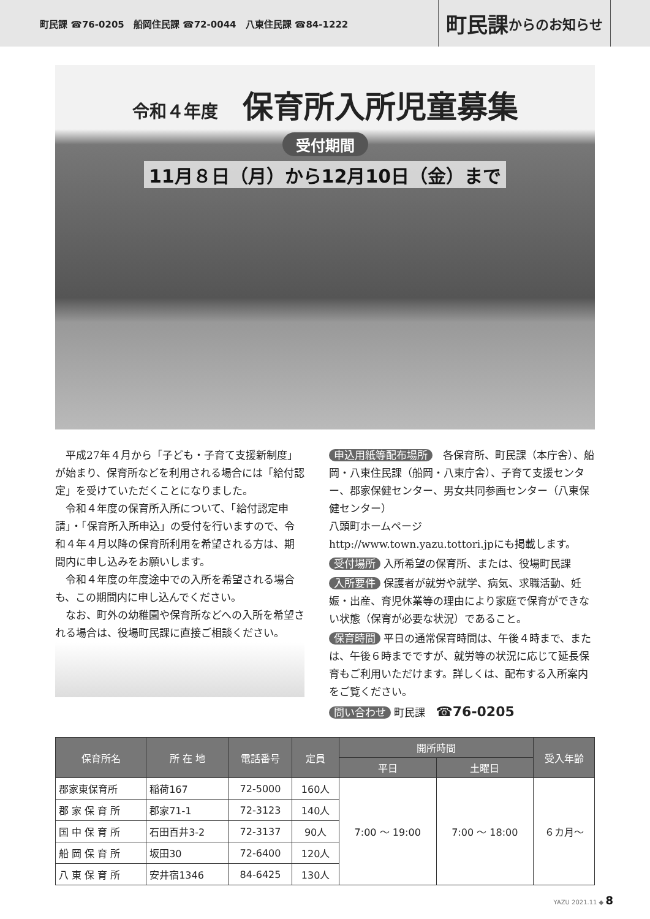町民課 ☎76-0205　船岡住民課 ☎72-0044　八東住民課 ☎84-1222
町民課 からのお知らせ
令和４年度 保育所入所児童募集
受付期間
11月８日（月）から12月10日（金）まで
平成27年４月から「子ども・子育て支援新制度」が始まり、保育所などを利用される場合には「給付認定」を受けていただくことになりました。
令和４年度の保育所入所について、「給付認定申請」・「保育所入所申込」の受付を行いますので、令和４年４月以降の保育所利用を希望される方は、期間内に申し込みをお願いします。
令和４年度の年度途中での入所を希望される場合も、この期間内に申し込んでください。
なお、町外の幼稚園や保育所などへの入所を希望される場合は、役場町民課に直接ご相談ください。
申込用紙等配布場所　各保育所、町民課（本庁舎）、船岡・八東住民課（船岡・八東庁舎）、子育て支援センター、郡家保健センター、男女共同参画センター（八東保健センター）
八頭町ホームページ
http://www.town.yazu.tottori.jpにも掲載します。
受付場所 入所希望の保育所、または、役場町民課
入所要件 保護者が就労や就学、病気、求職活動、妊娠・出産、育児休業等の理由により家庭で保育ができない状態（保育が必要な状況）であること。
保育時間 平日の通常保育時間は、午後４時まで、または、午後６時までですが、就労等の状況に応じて延長保育もご利用いただけます。詳しくは、配布する入所案内をご覧ください。
問い合わせ 町民課　☎76-0205
| 保育所名 | 所 在 地 | 電話番号 | 定員 | 開所時間 | | 受入年齢 |
| --- | --- | --- | --- | --- | --- | --- |
| | | | | 平日 | 土曜日 | |
| 郡家東保育所 | 稲荷167 | 72-5000 | 160人 | 7:00 ～ 19:00 | 7:00 ～ 18:00 | ６カ月～ |
| 郡 家 保 育 所 | 郡家71-1 | 72-3123 | 140人 | | | |
| 国 中 保 育 所 | 石田百井3-2 | 72-3137 | 90人 | | | |
| 船 岡 保 育 所 | 坂田30 | 72-6400 | 120人 | | | |
| 八 東 保 育 所 | 安井宿1346 | 84-6425 | 130人 | | | |
YAZU 2021.11 ◆ 8